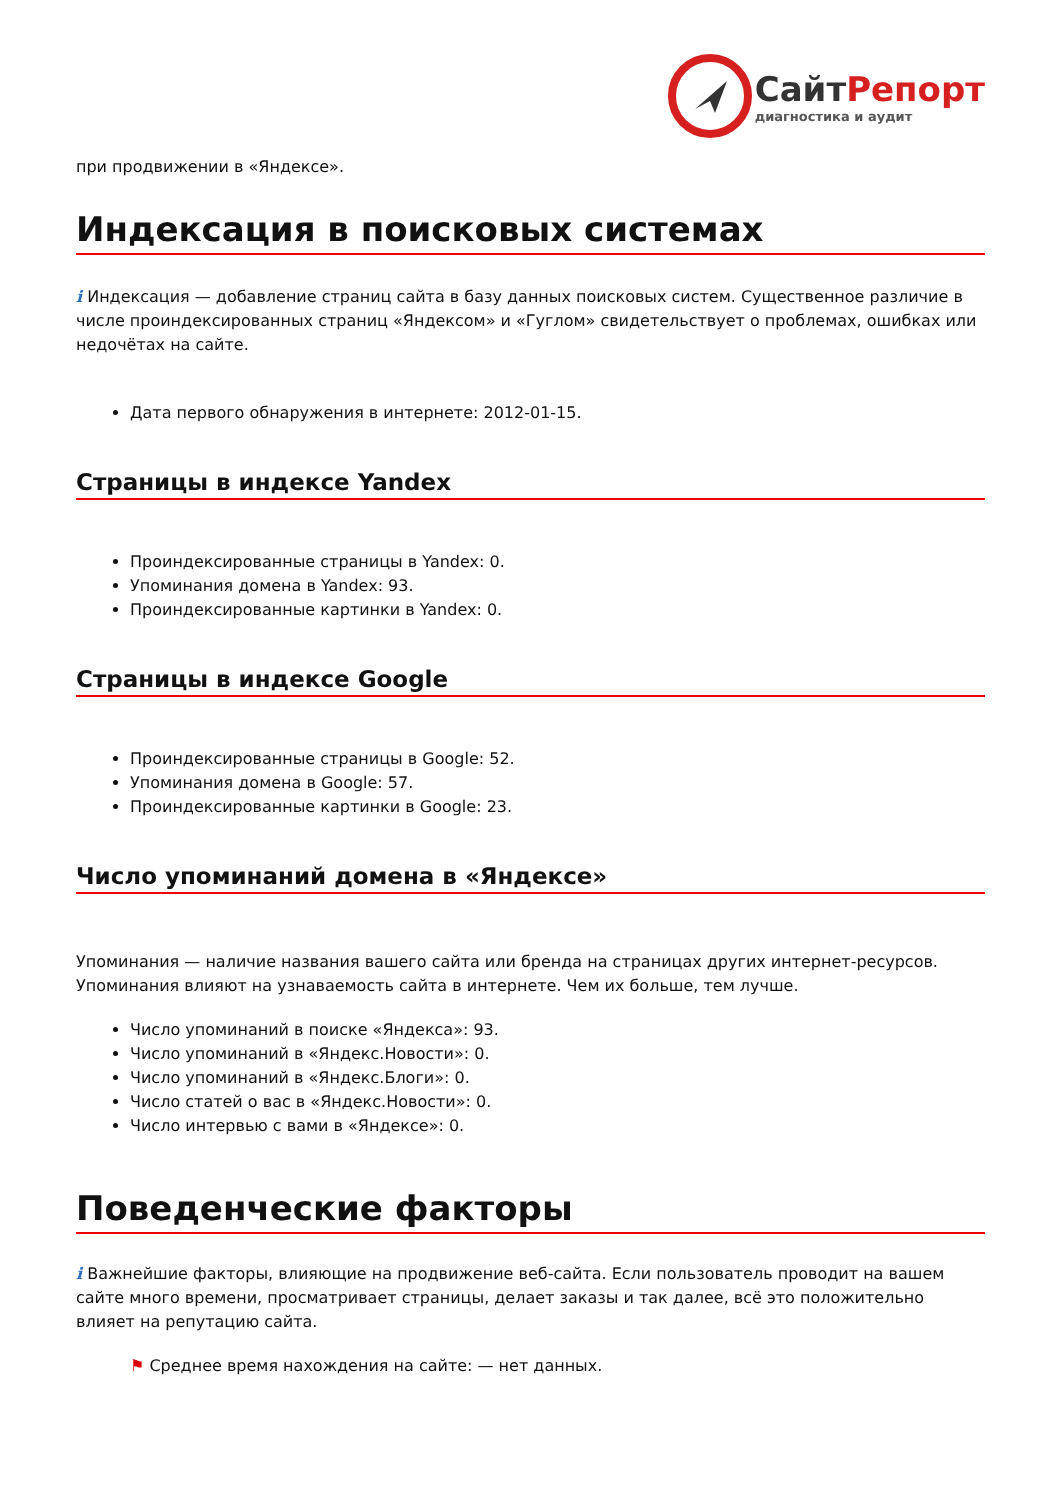СайтРепорт
диагностика и аудит
при продвижении в «Яндексе».
Индексация в поисковых системах
i Индексация — добавление страниц сайта в базу данных поисковых систем. Существенное различие в числе проиндексированных страниц «Яндексом» и «Гуглом» свидетельствует о проблемах, ошибках или недочётах на сайте.
Дата первого обнаружения в интернете: 2012-01-15.
Страницы в индексе Yandex
Проиндексированные страницы в Yandex: 0.
Упоминания домена в Yandex: 93.
Проиндексированные картинки в Yandex: 0.
Страницы в индексе Google
Проиндексированные страницы в Google: 52.
Упоминания домена в Google: 57.
Проиндексированные картинки в Google: 23.
Число упоминаний домена в «Яндексе»
Упоминания — наличие названия вашего сайта или бренда на страницах других интернет-ресурсов. Упоминания влияют на узнаваемость сайта в интернете. Чем их больше, тем лучше.
Число упоминаний в поиске «Яндекса»: 93.
Число упоминаний в «Яндекс.Новости»: 0.
Число упоминаний в «Яндекс.Блоги»: 0.
Число статей о вас в «Яндекс.Новости»: 0.
Число интервью с вами в «Яндексе»: 0.
Поведенческие факторы
i Важнейшие факторы, влияющие на продвижение веб-сайта. Если пользователь проводит на вашем сайте много времени, просматривает страницы, делает заказы и так далее, всё это положительно влияет на репутацию сайта.
⚑ Среднее время нахождения на сайте: — нет данных.